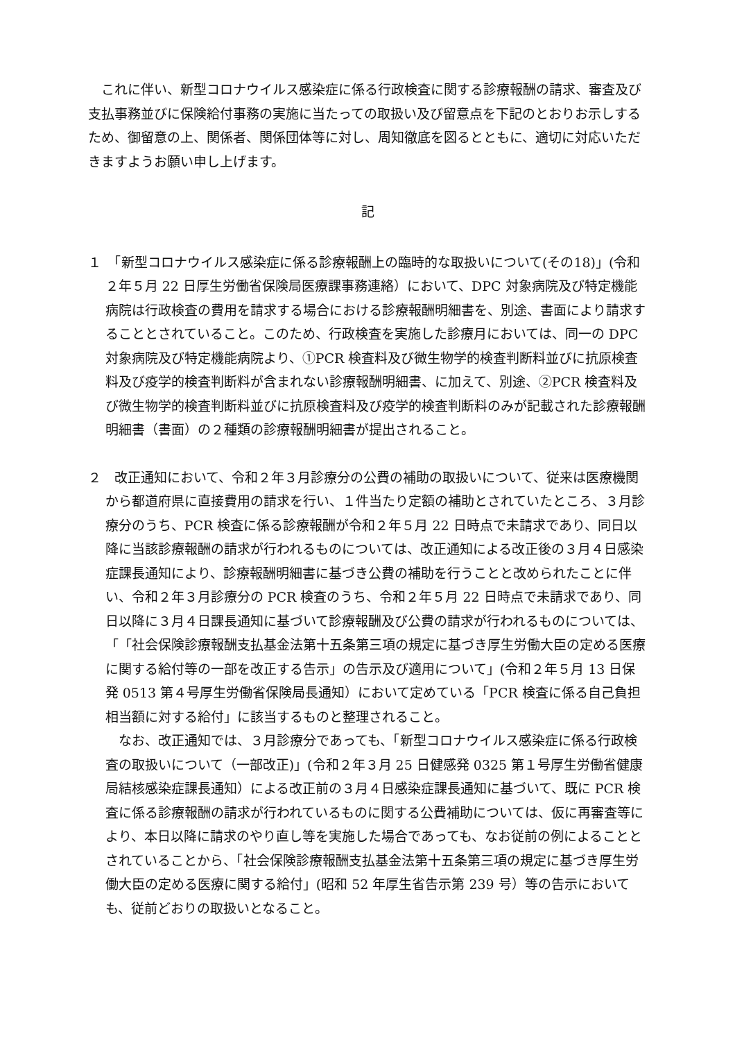これに伴い、新型コロナウイルス感染症に係る行政検査に関する診療報酬の請求、審査及び支払事務並びに保険給付事務の実施に当たっての取扱い及び留意点を下記のとおりお示しするため、御留意の上、関係者、関係団体等に対し、周知徹底を図るとともに、適切に対応いただきますようお願い申し上げます。
記
１　「新型コロナウイルス感染症に係る診療報酬上の臨時的な取扱いについて(その18)」(令和２年５月 22 日厚生労働省保険局医療課事務連絡）において、DPC 対象病院及び特定機能病院は行政検査の費用を請求する場合における診療報酬明細書を、別途、書面により請求することとされていること。このため、行政検査を実施した診療月においては、同一の DPC 対象病院及び特定機能病院より、①PCR 検査料及び微生物学的検査判断料並びに抗原検査料及び疫学的検査判断料が含まれない診療報酬明細書、に加えて、別途、②PCR 検査料及び微生物学的検査判断料並びに抗原検査料及び疫学的検査判断料のみが記載された診療報酬明細書（書面）の２種類の診療報酬明細書が提出されること。
２　改正通知において、令和２年３月診療分の公費の補助の取扱いについて、従来は医療機関から都道府県に直接費用の請求を行い、１件当たり定額の補助とされていたところ、３月診療分のうち、PCR 検査に係る診療報酬が令和２年５月 22 日時点で未請求であり、同日以降に当該診療報酬の請求が行われるものについては、改正通知による改正後の３月４日感染症課長通知により、診療報酬明細書に基づき公費の補助を行うことと改められたことに伴い、令和２年３月診療分の PCR 検査のうち、令和２年５月 22 日時点で未請求であり、同日以降に３月４日課長通知に基づいて診療報酬及び公費の請求が行われるものについては、「「社会保険診療報酬支払基金法第十五条第三項の規定に基づき厚生労働大臣の定める医療に関する給付等の一部を改正する告示」の告示及び適用について」(令和２年５月 13 日保発 0513 第４号厚生労働省保険局長通知）において定めている「PCR 検査に係る自己負担相当額に対する給付」に該当するものと整理されること。
なお、改正通知では、３月診療分であっても、「新型コロナウイルス感染症に係る行政検査の取扱いについて（一部改正)」(令和２年３月 25 日健感発 0325 第１号厚生労働省健康局結核感染症課長通知）による改正前の３月４日感染症課長通知に基づいて、既に PCR 検査に係る診療報酬の請求が行われているものに関する公費補助については、仮に再審査等により、本日以降に請求のやり直し等を実施した場合であっても、なお従前の例によることとされていることから、「社会保険診療報酬支払基金法第十五条第三項の規定に基づき厚生労働大臣の定める医療に関する給付」(昭和 52 年厚生省告示第 239 号）等の告示においても、従前どおりの取扱いとなること。